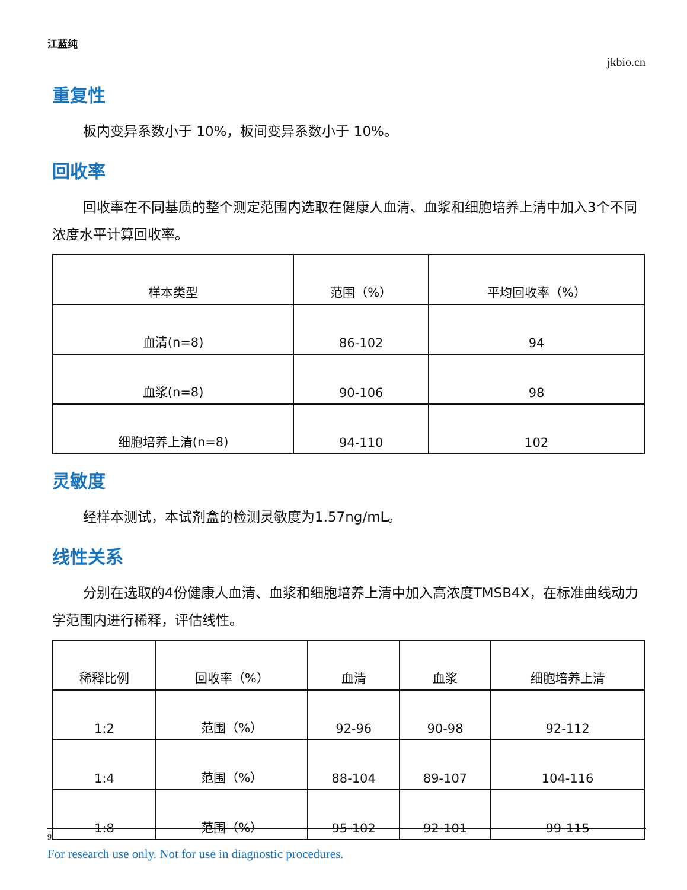江蓝纯
jkbio.cn
重复性
板内变异系数小于 10%，板间变异系数小于 10%。
回收率
回收率在不同基质的整个测定范围内选取在健康人血清、血浆和细胞培养上清中加入3个不同浓度水平计算回收率。
| 样本类型 | 范围（%） | 平均回收率（%） |
| --- | --- | --- |
| 血清(n=8) | 86-102 | 94 |
| 血浆(n=8) | 90-106 | 98 |
| 细胞培养上清(n=8) | 94-110 | 102 |
灵敏度
经样本测试，本试剂盒的检测灵敏度为1.57ng/mL。
线性关系
分别在选取的4份健康人血清、血浆和细胞培养上清中加入高浓度TMSB4X，在标准曲线动力学范围内进行稀释，评估线性。
| 稀释比例 | 回收率（%） | 血清 | 血浆 | 细胞培养上清 |
| --- | --- | --- | --- | --- |
| 1:2 | 范围（%） | 92-96 | 90-98 | 92-112 |
| 1:4 | 范围（%） | 88-104 | 89-107 | 104-116 |
| 1:8 | 范围（%） | 95-102 | 92-101 | 99-115 |
9
For research use only. Not for use in diagnostic procedures.